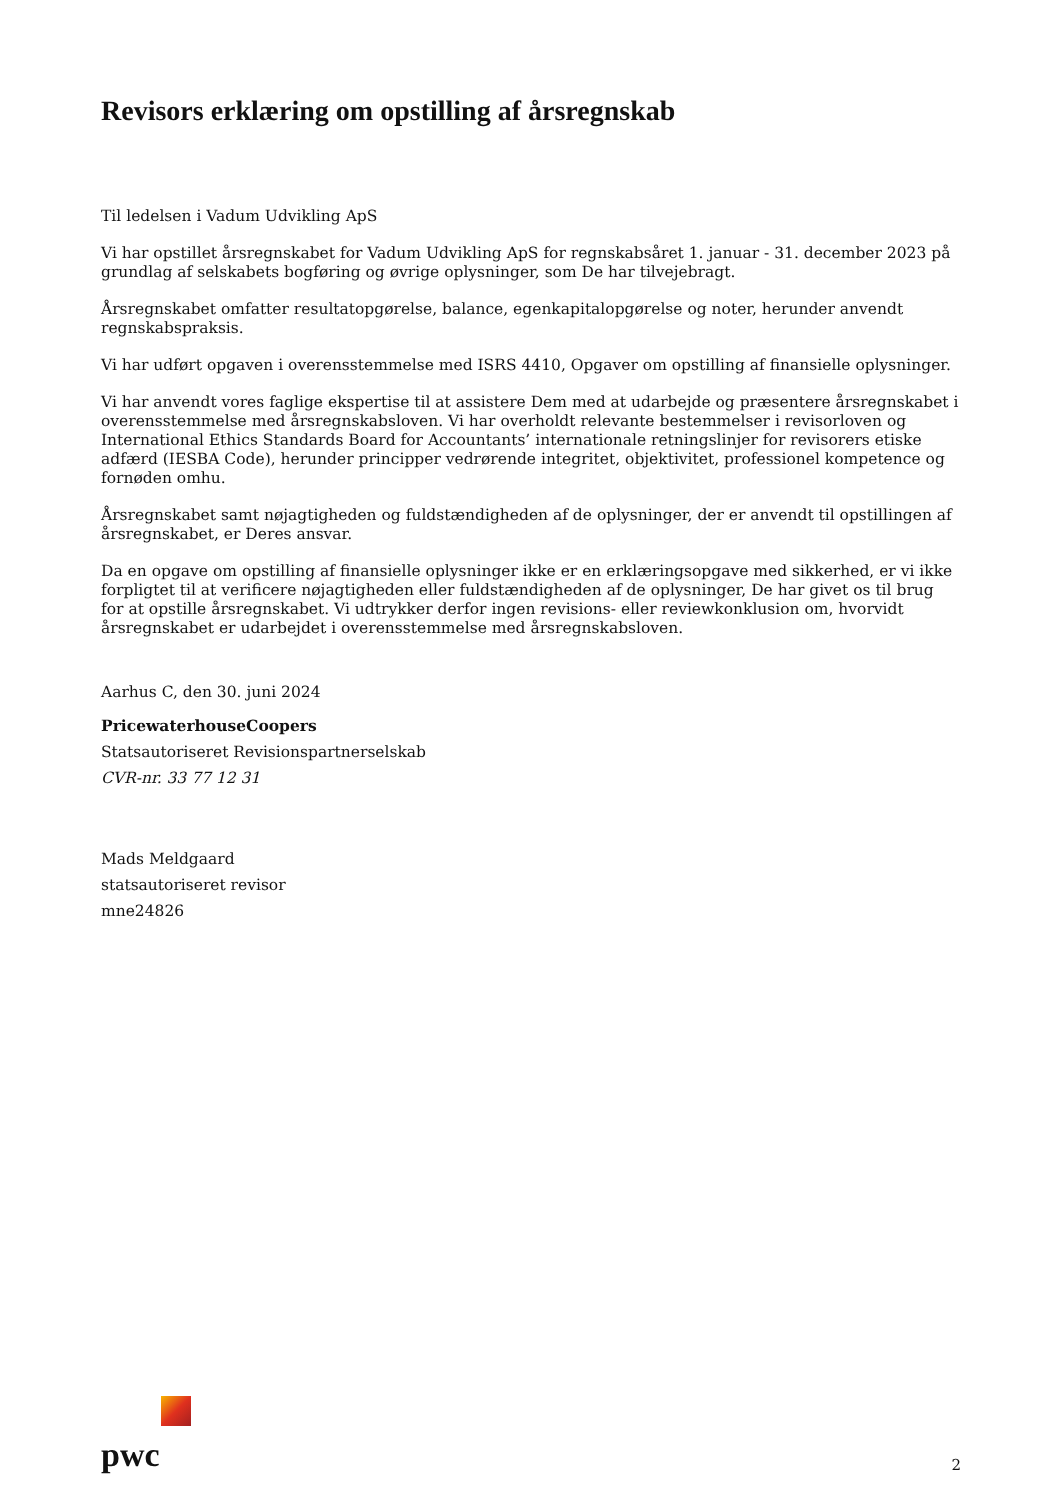Revisors erklæring om opstilling af årsregnskab
Til ledelsen i Vadum Udvikling ApS
Vi har opstillet årsregnskabet for Vadum Udvikling ApS for regnskabsåret 1. januar - 31. december 2023 på grundlag af selskabets bogføring og øvrige oplysninger, som De har tilvejebragt.
Årsregnskabet omfatter resultatopgørelse, balance, egenkapitalopgørelse og noter, herunder anvendt regnskabspraksis.
Vi har udført opgaven i overensstemmelse med ISRS 4410, Opgaver om opstilling af finansielle oplysninger.
Vi har anvendt vores faglige ekspertise til at assistere Dem med at udarbejde og præsentere årsregnskabet i overensstemmelse med årsregnskabsloven. Vi har overholdt relevante bestemmelser i revisorloven og International Ethics Standards Board for Accountants’ internationale retningslinjer for revisorers etiske adfærd (IESBA Code), herunder principper vedrørende integritet, objektivitet, professionel kompetence og fornøden omhu.
Årsregnskabet samt nøjagtigheden og fuldstændigheden af de oplysninger, der er anvendt til opstillingen af årsregnskabet, er Deres ansvar.
Da en opgave om opstilling af finansielle oplysninger ikke er en erklæringsopgave med sikkerhed, er vi ikke forpligtet til at verificere nøjagtigheden eller fuldstændigheden af de oplysninger, De har givet os til brug for at opstille årsregnskabet. Vi udtrykker derfor ingen revisions- eller reviewkonklusion om, hvorvidt årsregnskabet er udarbejdet i overensstemmelse med årsregnskabsloven.
Aarhus C, den 30. juni 2024
PricewaterhouseCoopers
Statsautoriseret Revisionspartnerselskab
CVR-nr. 33 77 12 31
Mads Meldgaard
statsautoriseret revisor
mne24826
pwc
2